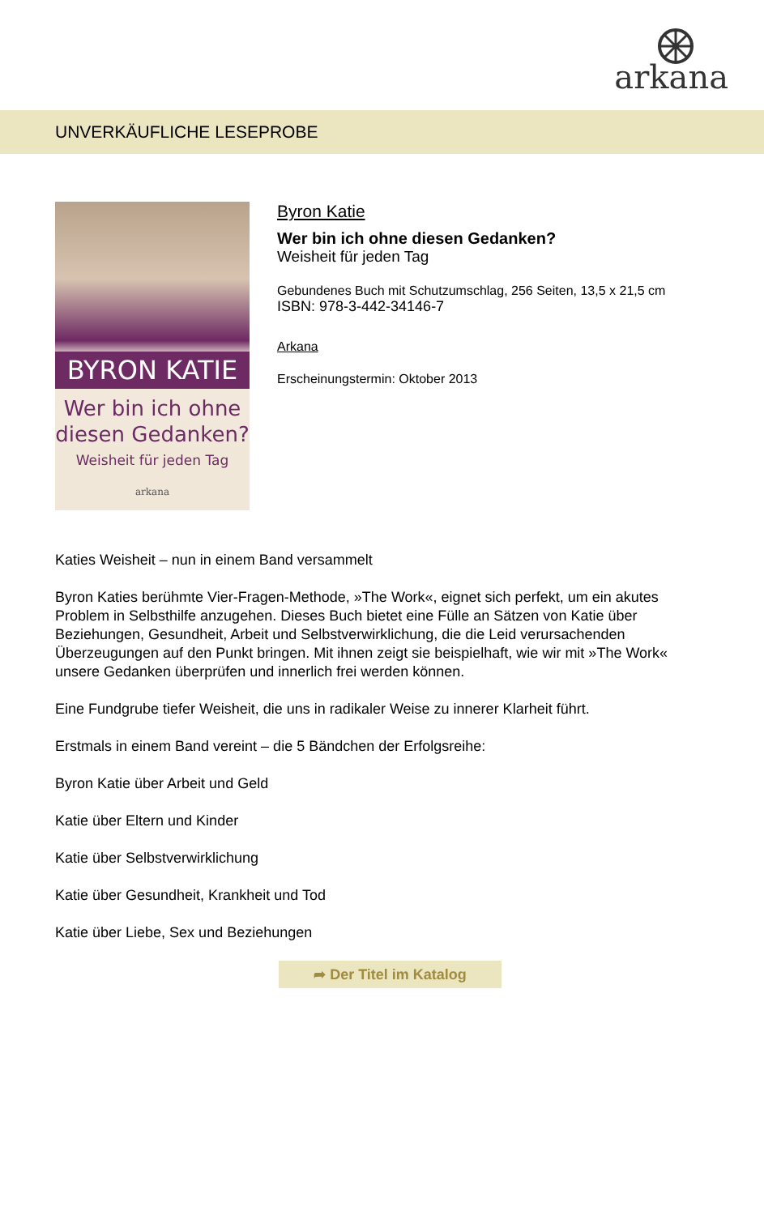arkana
UNVERKÄUFLICHE LESEPROBE
BYRON KATIE
Wer bin ich ohne
diesen Gedanken?
Weisheit für jeden Tag
arkana
Byron Katie
Wer bin ich ohne diesen Gedanken?
Weisheit für jeden Tag
Gebundenes Buch mit Schutzumschlag, 256 Seiten, 13,5 x 21,5 cm
ISBN: 978-3-442-34146-7
Arkana
Erscheinungstermin: Oktober 2013
Katies Weisheit – nun in einem Band versammelt
Byron Katies berühmte Vier-Fragen-Methode, »The Work«, eignet sich perfekt, um ein akutes Problem in Selbsthilfe anzugehen. Dieses Buch bietet eine Fülle an Sätzen von Katie über Beziehungen, Gesundheit, Arbeit und Selbstverwirklichung, die die Leid verursachenden Überzeugungen auf den Punkt bringen. Mit ihnen zeigt sie beispielhaft, wie wir mit »The Work« unsere Gedanken überprüfen und innerlich frei werden können.
Eine Fundgrube tiefer Weisheit, die uns in radikaler Weise zu innerer Klarheit führt.
Erstmals in einem Band vereint – die 5 Bändchen der Erfolgsreihe:
Byron Katie über Arbeit und Geld
Katie über Eltern und Kinder
Katie über Selbstverwirklichung
Katie über Gesundheit, Krankheit und Tod
Katie über Liebe, Sex und Beziehungen
➦ Der Titel im Katalog